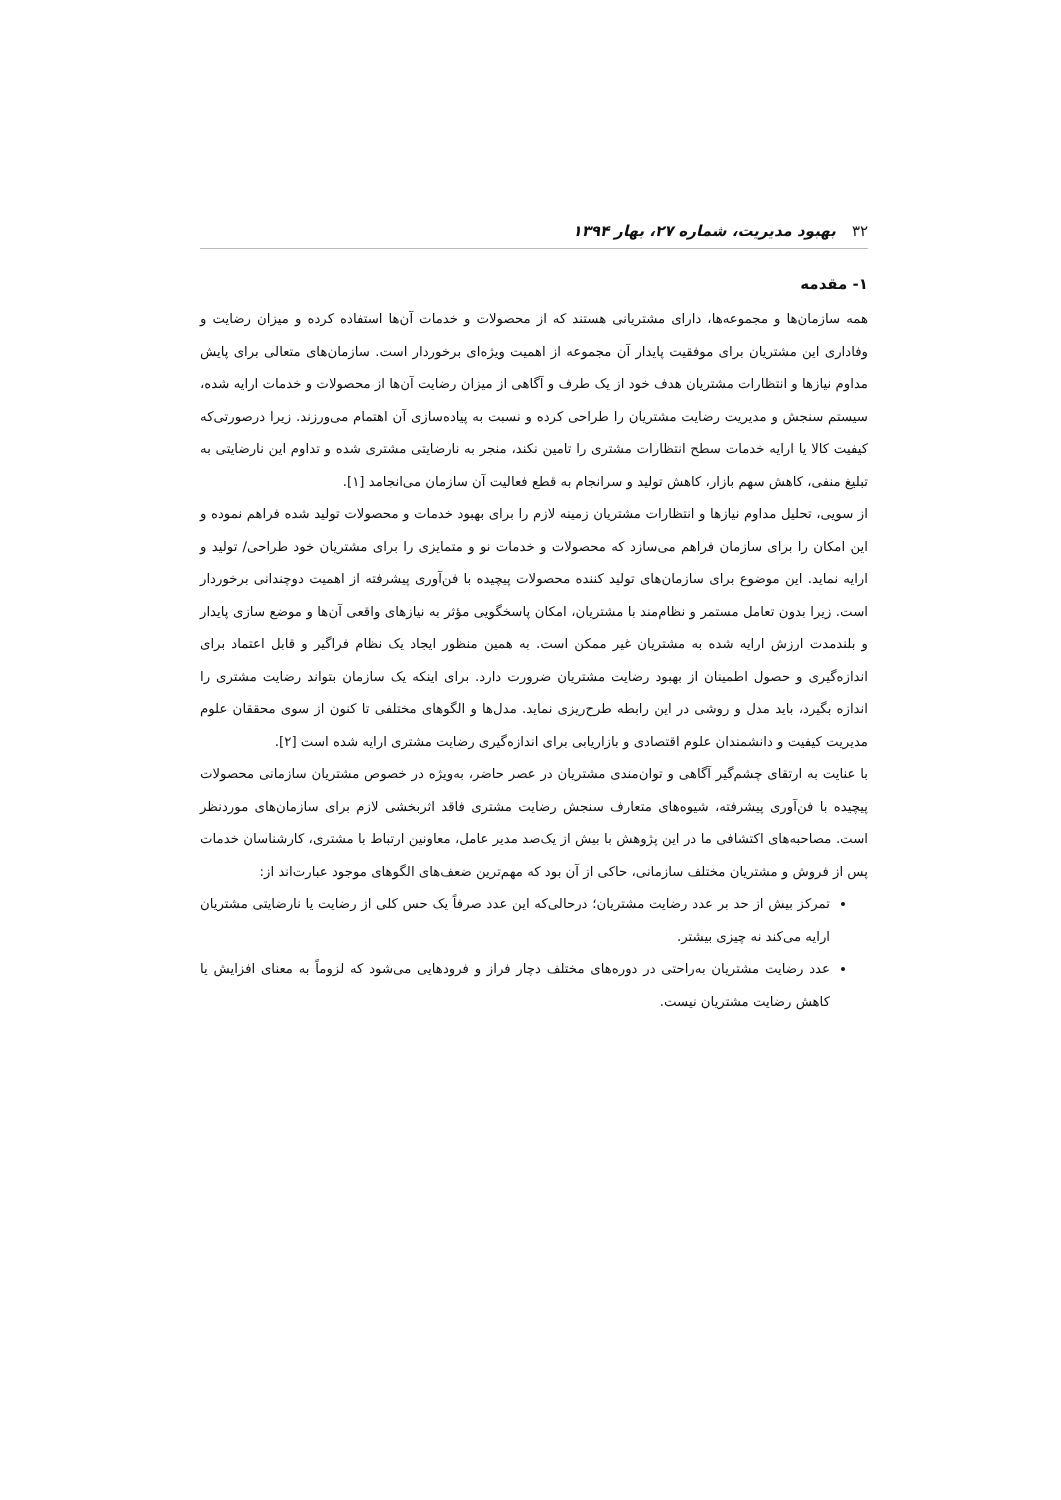۳۲بهبود مدیریت، شماره ۲۷، بهار ۱۳۹۴
۱- مقدمه
همه سازمان‌ها و مجموعه‌ها، دارای مشتریانی هستند که از محصولات و خدمات آن‌ها استفاده کرده و میزان رضایت و وفاداری این مشتریان برای موفقیت پایدار آن مجموعه از اهمیت ویژه‌ای برخوردار است. سازمان‌های متعالی برای پایش مداوم نیازها و انتظارات مشتریان هدف خود از یک طرف و آگاهی از میزان رضایت آن‌ها از محصولات و خدمات ارایه شده، سیستم سنجش و مدیریت رضایت مشتریان را طراحی کرده و نسبت به پیاده‌سازی آن اهتمام می‌ورزند. زیرا درصورتی‌که کیفیت کالا یا ارایه خدمات سطح انتظارات مشتری را تامین نکند، منجر به نارضایتی مشتری شده و تداوم این نارضایتی به تبلیغ منفی، کاهش سهم بازار، کاهش تولید و سرانجام به قطع فعالیت آن سازمان می‌انجامد [۱].
از سویی، تحلیل مداوم نیازها و انتظارات مشتریان زمینه لازم را برای بهبود خدمات و محصولات تولید شده فراهم نموده و این امکان را برای سازمان فراهم می‌سازد که محصولات و خدمات نو و متمایزی را برای مشتریان خود طراحی/ تولید و ارایه نماید. این موضوع برای سازمان‌های تولید کننده محصولات پیچیده با فن‌آوری پیشرفته از اهمیت دوچندانی برخوردار است. زیرا بدون تعامل مستمر و نظام‌مند با مشتریان، امکان پاسخگویی مؤثر به نیازهای واقعی آن‌ها و موضع سازی پایدار و بلندمدت ارزش ارایه شده به مشتریان غیر ممکن است. به همین منظور ایجاد یک نظام فراگیر و قابل اعتماد برای اندازه‌گیری و حصول اطمینان از بهبود رضایت مشتریان ضرورت دارد. برای اینکه یک سازمان بتواند رضایت مشتری را اندازه بگیرد، باید مدل و روشی در این رابطه طرح‌ریزی نماید. مدل‌ها و الگوهای مختلفی تا کنون از سوی محققان علوم مدیریت کیفیت و دانشمندان علوم اقتصادی و بازاریابی برای اندازه‌گیری رضایت مشتری ارایه شده است [۲].
با عنایت به ارتقای چشم‌گیر آگاهی و توان‌مندی مشتریان در عصر حاضر، به‌ویژه در خصوص مشتریان سازمانی محصولات پیچیده با فن‌آوری پیشرفته، شیوه‌های متعارف سنجش رضایت مشتری فاقد اثربخشی لازم برای سازمان‌های موردنظر است. مصاحبه‌های اکتشافی ما در این پژوهش با بیش از یک‌صد مدیر عامل، معاونین ارتباط با مشتری، کارشناسان خدمات پس از فروش و مشتریان مختلف سازمانی، حاکی از آن بود که مهم‌ترین ضعف‌های الگوهای موجود عبارت‌اند از:
تمرکز بیش از حد بر عدد رضایت مشتریان؛ درحالی‌که این عدد صرفاً یک حس کلی از رضایت یا نارضایتی مشتریان ارایه می‌کند نه چیزی بیشتر.
عدد رضایت مشتریان به‌راحتی در دوره‌های مختلف دچار فراز و فرودهایی می‌شود که لزوماً به معنای افزایش یا کاهش رضایت مشتریان نیست.